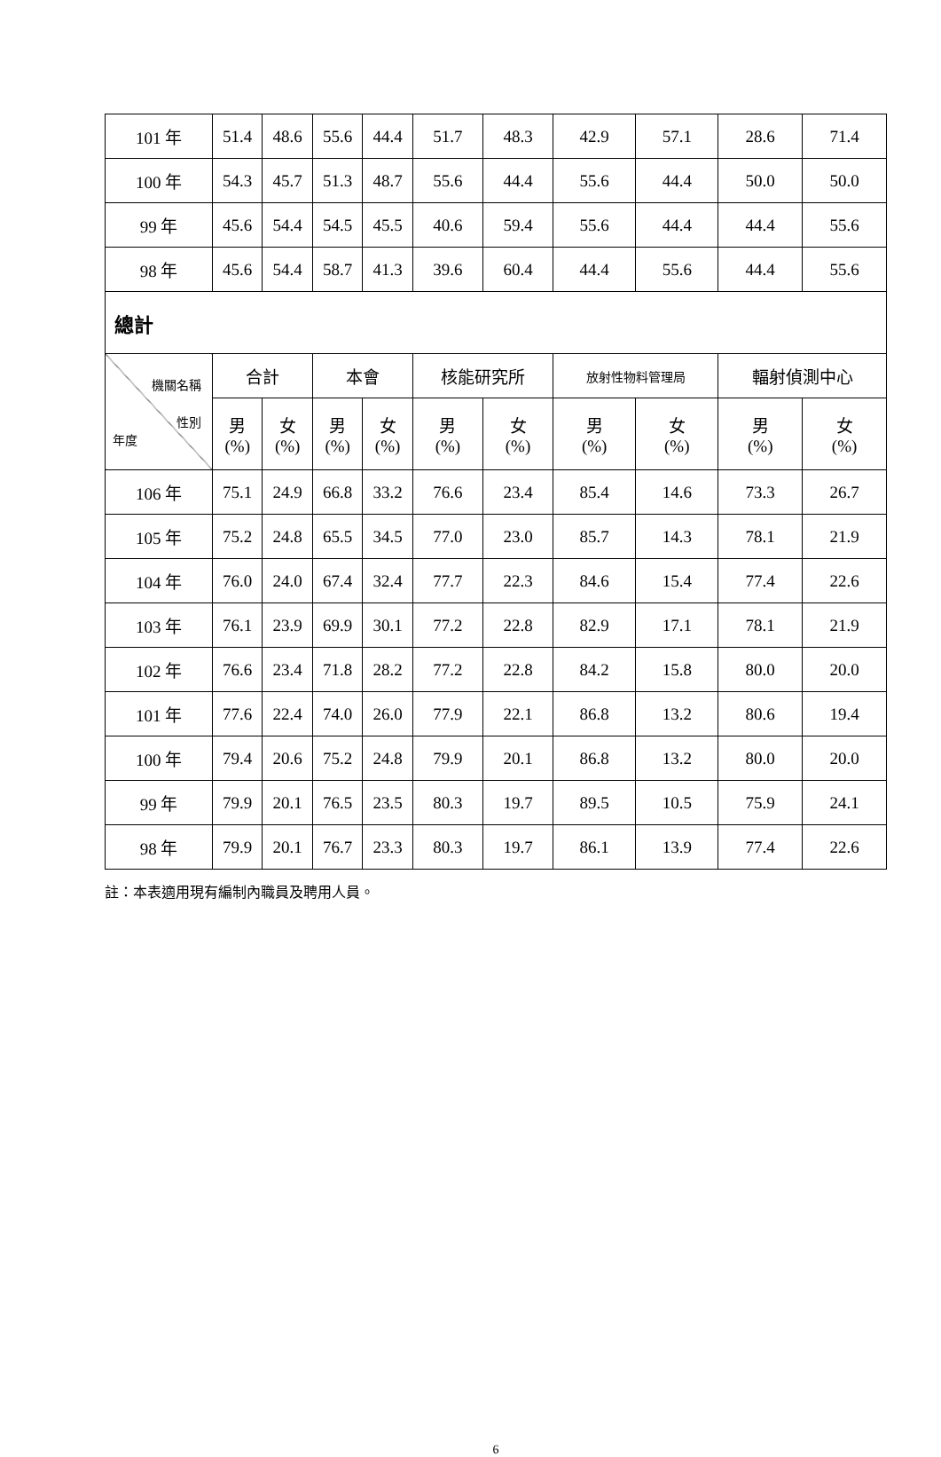| 101 年 | 51.4 | 48.6 | 55.6 | 44.4 | 51.7 | 48.3 | 42.9 | 57.1 | 28.6 | 71.4 |
| 100 年 | 54.3 | 45.7 | 51.3 | 48.7 | 55.6 | 44.4 | 55.6 | 44.4 | 50.0 | 50.0 |
| 99 年 | 45.6 | 54.4 | 54.5 | 45.5 | 40.6 | 59.4 | 55.6 | 44.4 | 44.4 | 55.6 |
| 98 年 | 45.6 | 54.4 | 58.7 | 41.3 | 39.6 | 60.4 | 44.4 | 55.6 | 44.4 | 55.6 |
| 總計 | | | | | | | | | | |
| 機關名稱 性別 年度 | 合計 | | 本會 | | 核能研究所 | | 放射性物料管理局 | | 輻射偵測中心 | |
| | 男 (%) | 女 (%) | 男 (%) | 女 (%) | 男 (%) | 女 (%) | 男 (%) | 女 (%) | 男 (%) | 女 (%) |
| 106 年 | 75.1 | 24.9 | 66.8 | 33.2 | 76.6 | 23.4 | 85.4 | 14.6 | 73.3 | 26.7 |
| 105 年 | 75.2 | 24.8 | 65.5 | 34.5 | 77.0 | 23.0 | 85.7 | 14.3 | 78.1 | 21.9 |
| 104 年 | 76.0 | 24.0 | 67.4 | 32.4 | 77.7 | 22.3 | 84.6 | 15.4 | 77.4 | 22.6 |
| 103 年 | 76.1 | 23.9 | 69.9 | 30.1 | 77.2 | 22.8 | 82.9 | 17.1 | 78.1 | 21.9 |
| 102 年 | 76.6 | 23.4 | 71.8 | 28.2 | 77.2 | 22.8 | 84.2 | 15.8 | 80.0 | 20.0 |
| 101 年 | 77.6 | 22.4 | 74.0 | 26.0 | 77.9 | 22.1 | 86.8 | 13.2 | 80.6 | 19.4 |
| 100 年 | 79.4 | 20.6 | 75.2 | 24.8 | 79.9 | 20.1 | 86.8 | 13.2 | 80.0 | 20.0 |
| 99 年 | 79.9 | 20.1 | 76.5 | 23.5 | 80.3 | 19.7 | 89.5 | 10.5 | 75.9 | 24.1 |
| 98 年 | 79.9 | 20.1 | 76.7 | 23.3 | 80.3 | 19.7 | 86.1 | 13.9 | 77.4 | 22.6 |
註：本表適用現有編制內職員及聘用人員。
6